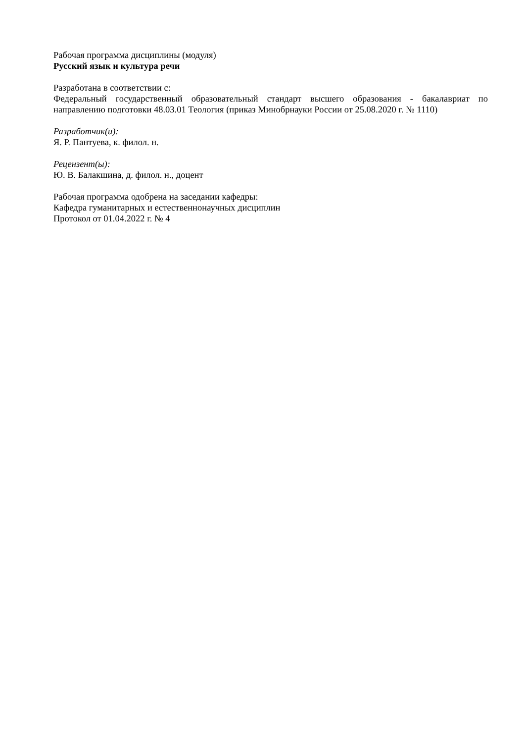Рабочая программа дисциплины (модуля)
Русский язык и культура речи
Разработана в соответствии с:
Федеральный государственный образовательный стандарт высшего образования - бакалавриат по направлению подготовки 48.03.01 Теология (приказ Минобрнауки России от 25.08.2020 г. № 1110)
Разработчик(и):
Я. Р. Пантуева, к. филол. н.
Рецензент(ы):
Ю. В. Балакшина, д. филол. н., доцент
Рабочая программа одобрена на заседании кафедры:
Кафедра гуманитарных и естественнонаучных дисциплин
Протокол от 01.04.2022 г. № 4